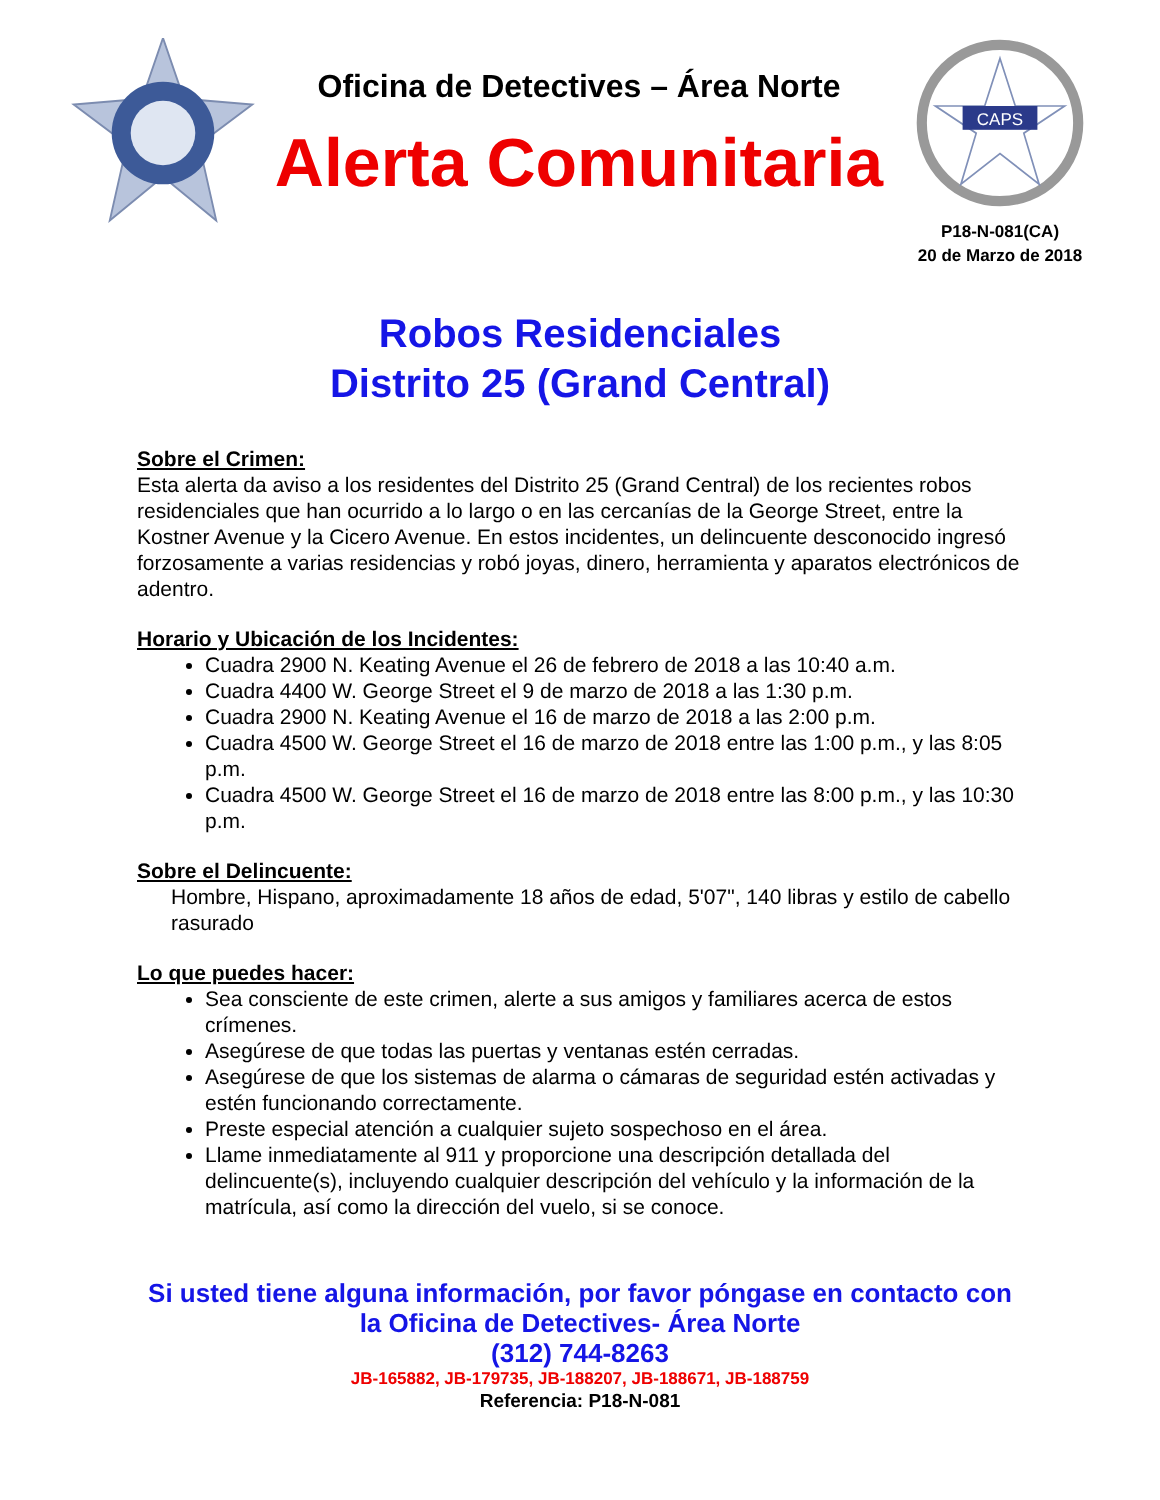Oficina de Detectives – Área Norte
Alerta Comunitaria
CAPS
P18-N-081(CA)
20 de Marzo de 2018
Robos Residenciales
Distrito 25 (Grand Central)
Sobre el Crimen:
Esta alerta da aviso a los residentes del Distrito 25 (Grand Central) de los recientes robos residenciales que han ocurrido a lo largo o en las cercanías de la George Street, entre la Kostner Avenue y la Cicero Avenue. En estos incidentes, un delincuente desconocido ingresó forzosamente a varias residencias y robó joyas, dinero, herramienta y aparatos electrónicos de adentro.
Horario y Ubicación de los Incidentes:
Cuadra 2900 N. Keating Avenue el 26 de febrero de 2018 a las 10:40 a.m.
Cuadra 4400 W. George Street el 9 de marzo de 2018 a las 1:30 p.m.
Cuadra 2900 N. Keating Avenue el 16 de marzo de 2018 a las 2:00 p.m.
Cuadra 4500 W. George Street el 16 de marzo de 2018 entre las 1:00 p.m., y las 8:05 p.m.
Cuadra 4500 W. George Street el 16 de marzo de 2018 entre las 8:00 p.m., y las 10:30 p.m.
Sobre el Delincuente:
Hombre, Hispano, aproximadamente 18 años de edad, 5'07", 140 libras y estilo de cabello rasurado
Lo que puedes hacer:
Sea consciente de este crimen, alerte a sus amigos y familiares acerca de estos crímenes.
Asegúrese de que todas las puertas y ventanas estén cerradas.
Asegúrese de que los sistemas de alarma o cámaras de seguridad estén activadas y estén funcionando correctamente.
Preste especial atención a cualquier sujeto sospechoso en el área.
Llame inmediatamente al 911 y proporcione una descripción detallada del delincuente(s), incluyendo cualquier descripción del vehículo y la información de la matrícula, así como la dirección del vuelo, si se conoce.
Si usted tiene alguna información, por favor póngase en contacto con
la Oficina de Detectives- Área Norte
(312) 744-8263
JB-165882, JB-179735, JB-188207, JB-188671, JB-188759
Referencia: P18-N-081